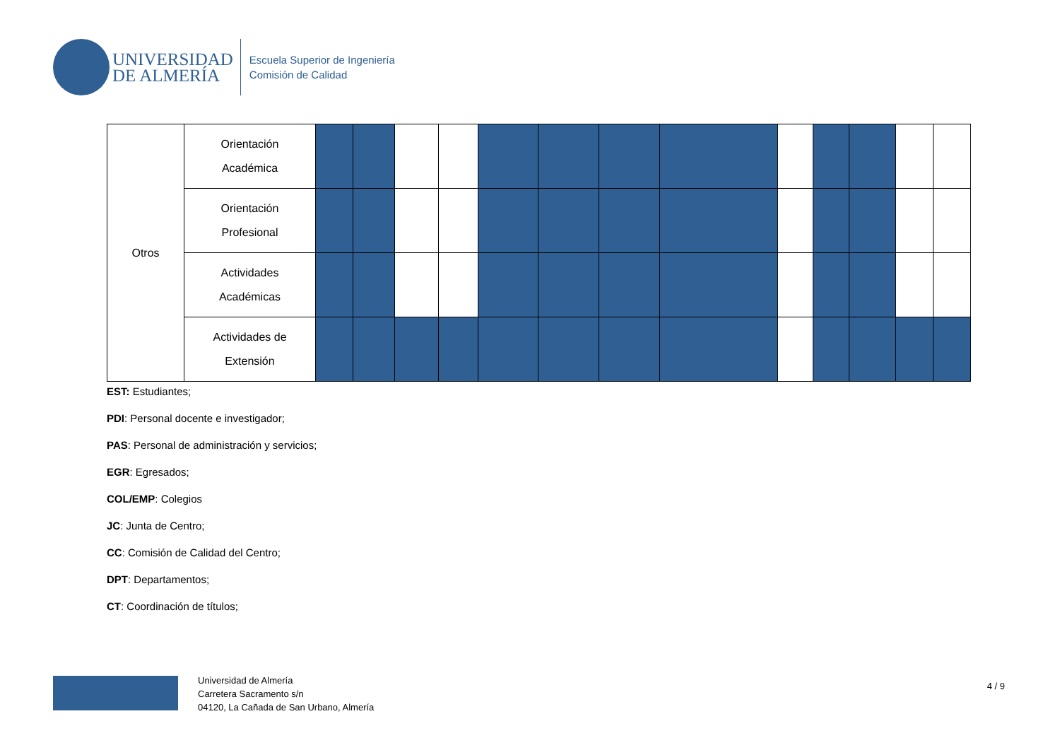UNIVERSIDAD
DE ALMERÍA
Escuela Superior de Ingeniería
Comisión de Calidad
| Otros | Orientación Académica | | | | | | | | | | | | | |
| | Orientación Profesional | | | | | | | | | | | | | |
| | Actividades Académicas | | | | | | | | | | | | | |
| | Actividades de Extensión | | | | | | | | | | | | | |
EST: Estudiantes;
PDI: Personal docente e investigador;
PAS: Personal de administración y servicios;
EGR: Egresados;
COL/EMP: Colegios
JC: Junta de Centro;
CC: Comisión de Calidad del Centro;
DPT: Departamentos;
CT: Coordinación de títulos;
Universidad de Almería
Carretera Sacramento s/n
04120, La Cañada de San Urbano, Almería
4 / 9